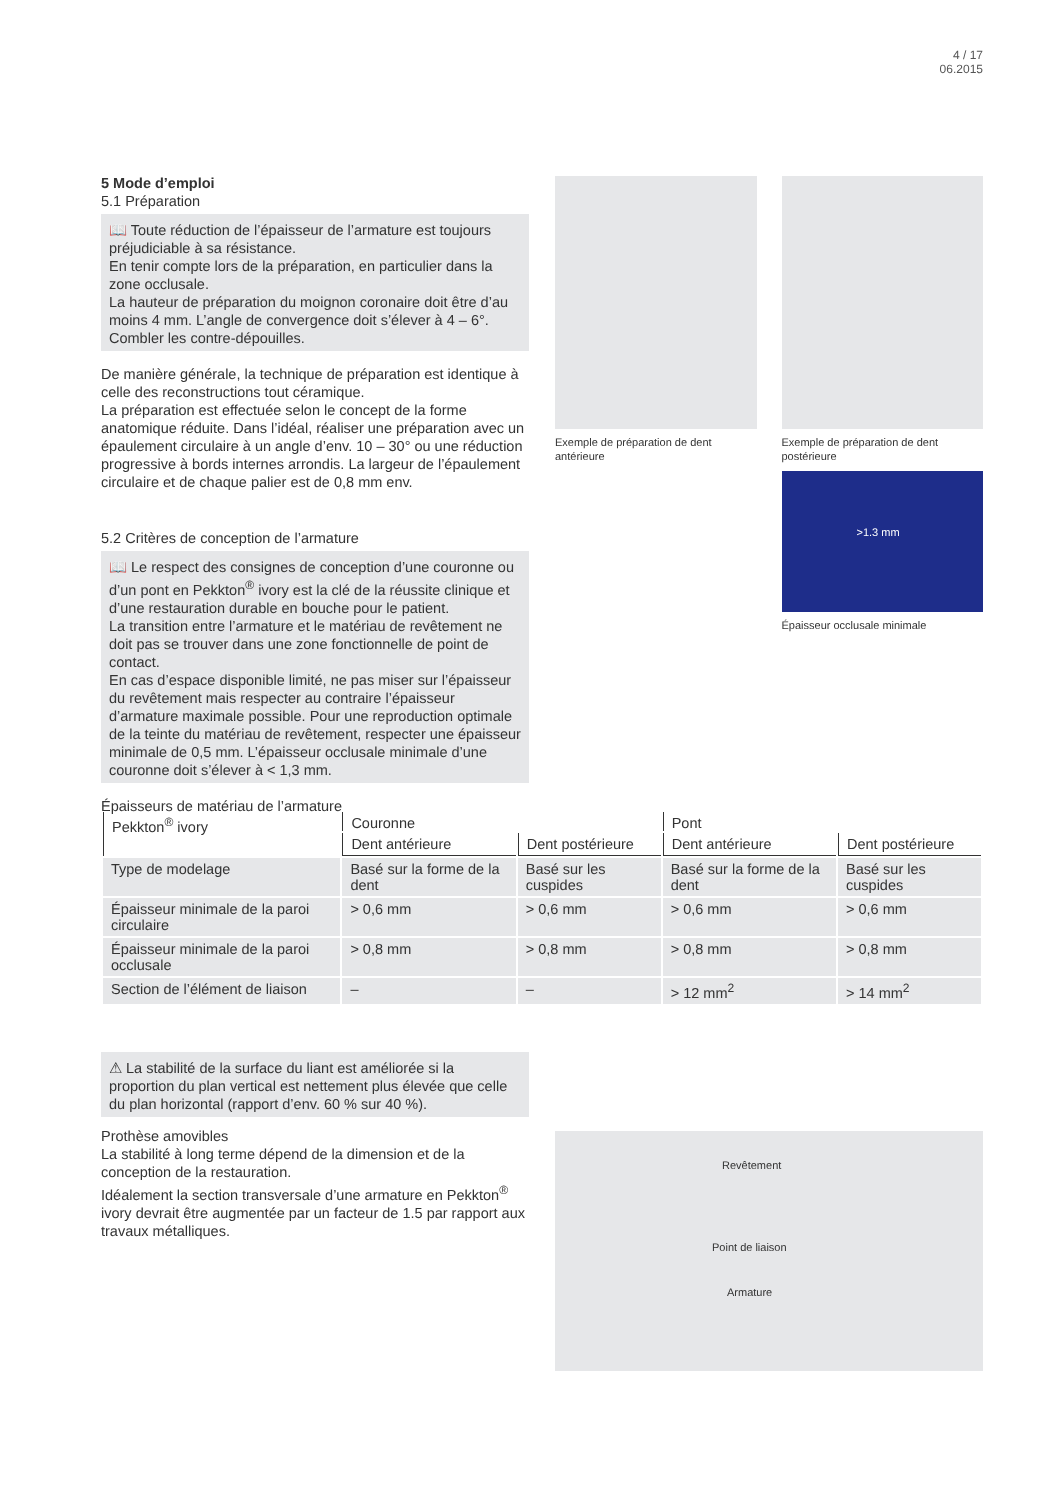4 / 17
06.2015
5 Mode d’emploi
5.1 Préparation
📖 Toute réduction de l’épaisseur de l’armature est toujours préjudiciable à sa résistance.
En tenir compte lors de la préparation, en particulier dans la zone occlusale.
La hauteur de préparation du moignon coronaire doit être d’au moins 4 mm. L’angle de convergence doit s’élever à 4 – 6°. Combler les contre-dépouilles.
De manière générale, la technique de préparation est identique à celle des reconstructions tout céramique.
La préparation est effectuée selon le concept de la forme anatomique réduite. Dans l’idéal, réaliser une préparation avec un épaulement circulaire à un angle d’env. 10 – 30° ou une réduction progressive à bords internes arrondis. La largeur de l’épaulement circulaire et de chaque palier est de 0,8 mm env.
5.2 Critères de conception de l’armature
📖 Le respect des consignes de conception d’une couronne ou d’un pont en Pekkton<sup>®</sup> ivory est la clé de la réussite clinique et d’une restauration durable en bouche pour le patient.
La transition entre l’armature et le matériau de revêtement ne doit pas se trouver dans une zone fonctionnelle de point de contact.
En cas d’espace disponible limité, ne pas miser sur l’épaisseur du revêtement mais respecter au contraire l’épaisseur d’armature maximale possible. Pour une reproduction optimale de la teinte du matériau de revêtement, respecter une épaisseur minimale de 0,5 mm. L’épaisseur occlusale minimale d’une couronne doit s’élever à < 1,3 mm.
Épaisseurs de matériau de l’armature
Exemple de préparation de dent antérieure
Exemple de préparation de dent postérieure
>1.3 mm
Épaisseur occlusale minimale
| Pekkton<sup>®</sup> ivory | Couronne | | Pont | |
| --- | --- | --- | --- | --- |
| | Dent antérieure | Dent postérieure | Dent antérieure | Dent postérieure |
| Type de modelage | Basé sur la forme de la dent | Basé sur les cuspides | Basé sur la forme de la dent | Basé sur les cuspides |
| Épaisseur minimale de la paroi circulaire | > 0,6 mm | > 0,6 mm | > 0,6 mm | > 0,6 mm |
| Épaisseur minimale de la paroi occlusale | > 0,8 mm | > 0,8 mm | > 0,8 mm | > 0,8 mm |
| Section de l’élément de liaison | – | – | > 12 mm<sup>2</sup> | > 14 mm<sup>2</sup> |
⚠ La stabilité de la surface du liant est améliorée si la proportion du plan vertical est nettement plus élevée que celle du plan horizontal (rapport d’env. 60 % sur 40 %).
Prothèse amovibles
La stabilité à long terme dépend de la dimension et de la conception de la restauration.
Idéalement la section transversale d’une armature en Pekkton<sup>®</sup> ivory devrait être augmentée par un facteur de 1.5 par rapport aux travaux métalliques.
Revêtement
Point de liaison
Armature